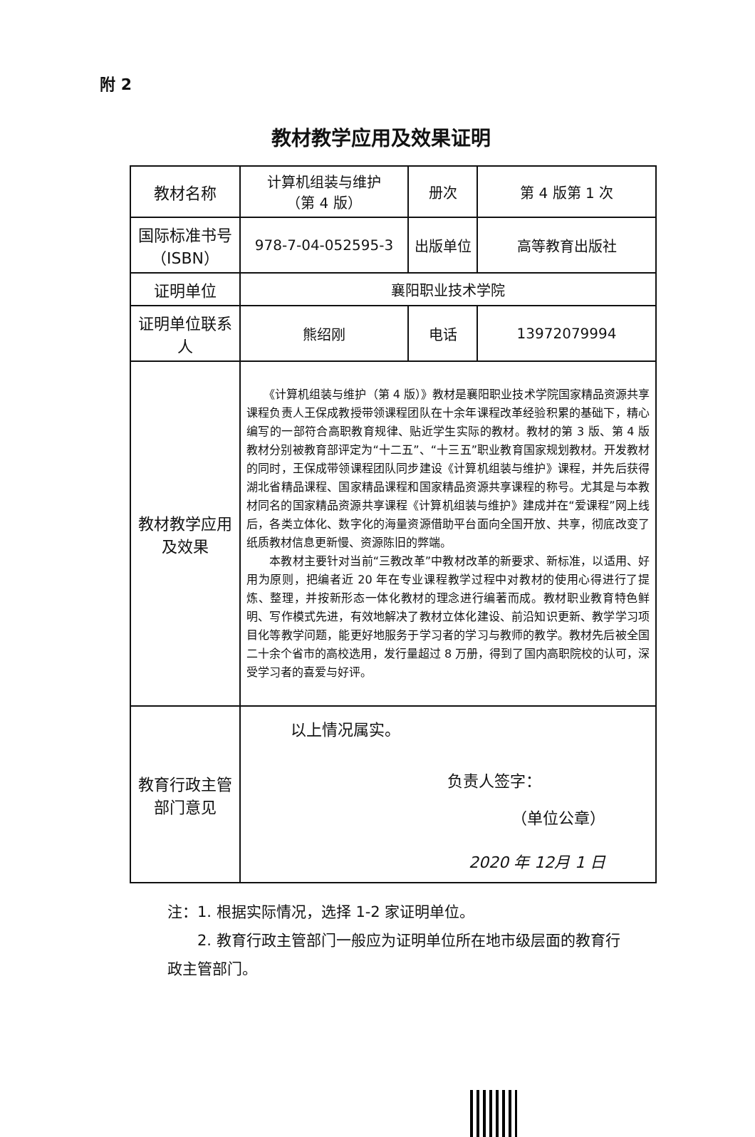附 2
教材教学应用及效果证明
| 教材名称 | 计算机组装与维护 （第 4 版） | 册次 | 第 4 版第 1 次 |
| 国际标准书号（ISBN） | 978-7-04-052595-3 | 出版单位 | 高等教育出版社 |
| 证明单位 | 襄阳职业技术学院 | | |
| 证明单位联系人 | 熊绍刚 | 电话 | 13972079994 |
| 教材教学应用及效果 | 《计算机组装与维护（第 4 版）》教材是襄阳职业技术学院国家精品资源共享课程负责人王保成教授带领课程团队在十余年课程改革经验积累的基础下，精心编写的一部符合高职教育规律、贴近学生实际的教材。教材的第 3 版、第 4 版教材分别被教育部评定为“十二五”、“十三五”职业教育国家规划教材。开发教材的同时，王保成带领课程团队同步建设《计算机组装与维护》课程，并先后获得湖北省精品课程、国家精品课程和国家精品资源共享课程的称号。尤其是与本教材同名的国家精品资源共享课程《计算机组装与维护》建成并在“爱课程”网上线后，各类立体化、数字化的海量资源借助平台面向全国开放、共享，彻底改变了纸质教材信息更新慢、资源陈旧的弊端。 本教材主要针对当前“三教改革”中教材改革的新要求、新标准，以适用、好用为原则，把编者近 20 年在专业课程教学过程中对教材的使用心得进行了提炼、整理，并按新形态一体化教材的理念进行编著而成。教材职业教育特色鲜明、写作模式先进，有效地解决了教材立体化建设、前沿知识更新、教学学习项目化等教学问题，能更好地服务于学习者的学习与教师的教学。教材先后被全国二十余个省市的高校选用，发行量超过 8 万册，得到了国内高职院校的认可，深受学习者的喜爱与好评。 | | |
| 教育行政主管部门意见 | 以上情况属实。 负责人签字： （单位公章） 2020 年 12月 1 日 | | |
注：1. 根据实际情况，选择 1-2 家证明单位。
　　2. 教育行政主管部门一般应为证明单位所在地市级层面的教育行政主管部门。